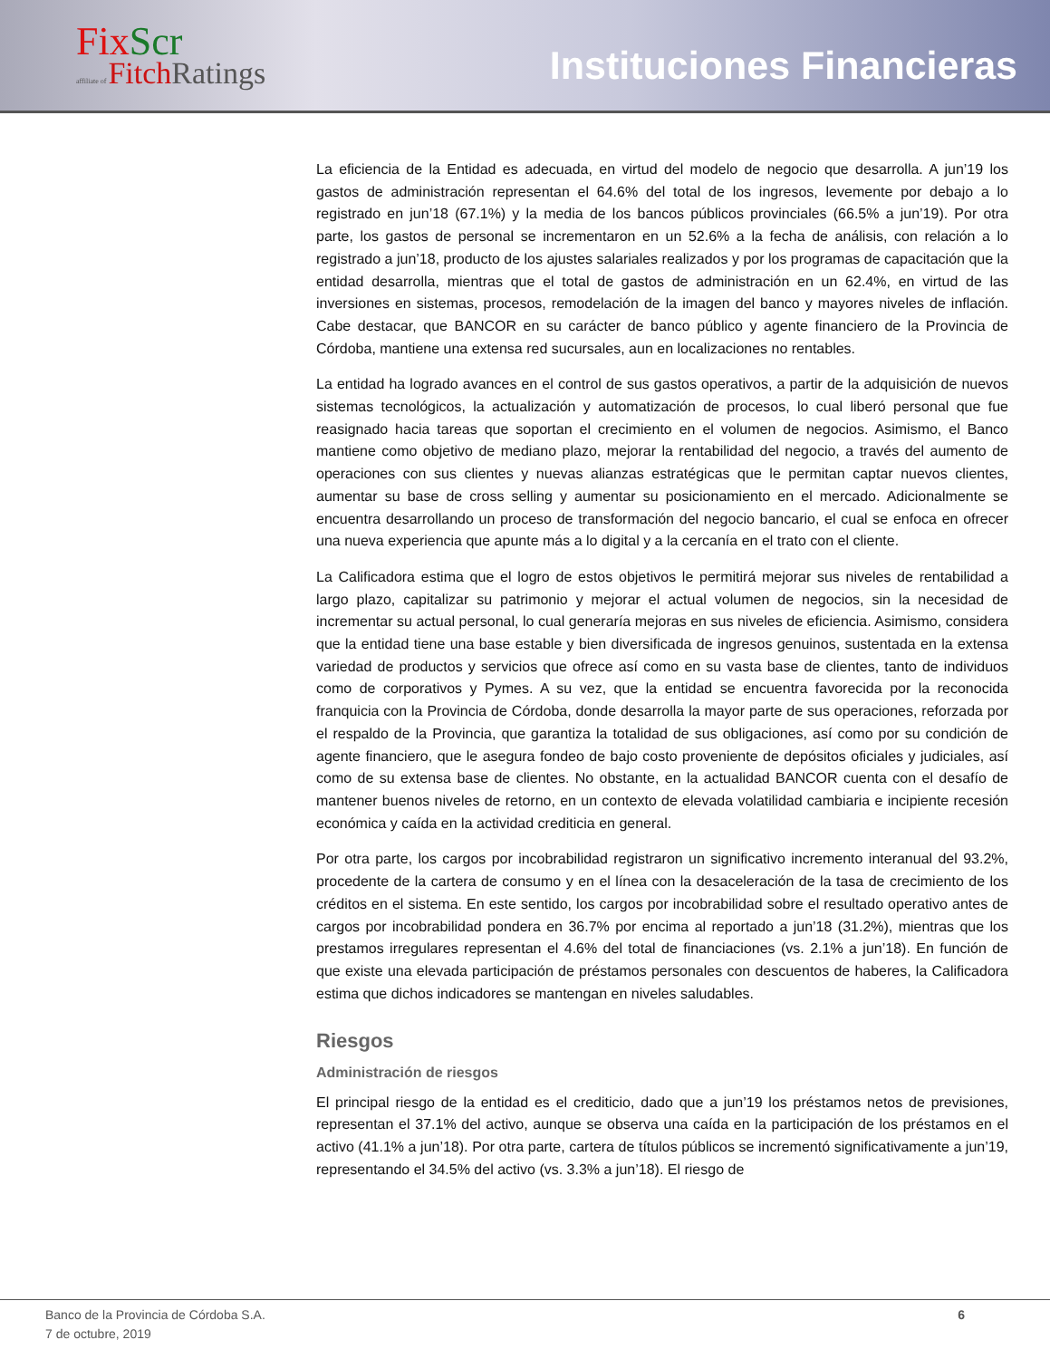FixScr
affiliate of FitchRatings
Instituciones Financieras
La eficiencia de la Entidad es adecuada, en virtud del modelo de negocio que desarrolla. A jun’19 los gastos de administración representan el 64.6% del total de los ingresos, levemente por debajo a lo registrado en jun’18 (67.1%) y la media de los bancos públicos provinciales (66.5% a jun’19). Por otra parte, los gastos de personal se incrementaron en un 52.6% a la fecha de análisis, con relación a lo registrado a jun’18, producto de los ajustes salariales realizados y por los programas de capacitación que la entidad desarrolla, mientras que el total de gastos de administración en un 62.4%, en virtud de las inversiones en sistemas, procesos, remodelación de la imagen del banco y mayores niveles de inflación. Cabe destacar, que BANCOR en su carácter de banco público y agente financiero de la Provincia de Córdoba, mantiene una extensa red sucursales, aun en localizaciones no rentables.
La entidad ha logrado avances en el control de sus gastos operativos, a partir de la adquisición de nuevos sistemas tecnológicos, la actualización y automatización de procesos, lo cual liberó personal que fue reasignado hacia tareas que soportan el crecimiento en el volumen de negocios. Asimismo, el Banco mantiene como objetivo de mediano plazo, mejorar la rentabilidad del negocio, a través del aumento de operaciones con sus clientes y nuevas alianzas estratégicas que le permitan captar nuevos clientes, aumentar su base de cross selling y aumentar su posicionamiento en el mercado. Adicionalmente se encuentra desarrollando un proceso de transformación del negocio bancario, el cual se enfoca en ofrecer una nueva experiencia que apunte más a lo digital y a la cercanía en el trato con el cliente.
La Calificadora estima que el logro de estos objetivos le permitirá mejorar sus niveles de rentabilidad a largo plazo, capitalizar su patrimonio y mejorar el actual volumen de negocios, sin la necesidad de incrementar su actual personal, lo cual generaría mejoras en sus niveles de eficiencia. Asimismo, considera que la entidad tiene una base estable y bien diversificada de ingresos genuinos, sustentada en la extensa variedad de productos y servicios que ofrece así como en su vasta base de clientes, tanto de individuos como de corporativos y Pymes. A su vez, que la entidad se encuentra favorecida por la reconocida franquicia con la Provincia de Córdoba, donde desarrolla la mayor parte de sus operaciones, reforzada por el respaldo de la Provincia, que garantiza la totalidad de sus obligaciones, así como por su condición de agente financiero, que le asegura fondeo de bajo costo proveniente de depósitos oficiales y judiciales, así como de su extensa base de clientes. No obstante, en la actualidad BANCOR cuenta con el desafío de mantener buenos niveles de retorno, en un contexto de elevada volatilidad cambiaria e incipiente recesión económica y caída en la actividad crediticia en general.
Por otra parte, los cargos por incobrabilidad registraron un significativo incremento interanual del 93.2%, procedente de la cartera de consumo y en el línea con la desaceleración de la tasa de crecimiento de los créditos en el sistema. En este sentido, los cargos por incobrabilidad sobre el resultado operativo antes de cargos por incobrabilidad pondera en 36.7% por encima al reportado a jun’18 (31.2%), mientras que los prestamos irregulares representan el 4.6% del total de financiaciones (vs. 2.1% a jun’18). En función de que existe una elevada participación de préstamos personales con descuentos de haberes, la Calificadora estima que dichos indicadores se mantengan en niveles saludables.
Riesgos
Administración de riesgos
El principal riesgo de la entidad es el crediticio, dado que a jun’19 los préstamos netos de previsiones, representan el 37.1% del activo, aunque se observa una caída en la participación de los préstamos en el activo (41.1% a jun’18). Por otra parte, cartera de títulos públicos se incrementó significativamente a jun’19, representando el 34.5% del activo (vs. 3.3% a jun’18). El riesgo de
Banco de la Provincia de Córdoba S.A.
7 de octubre, 2019
6